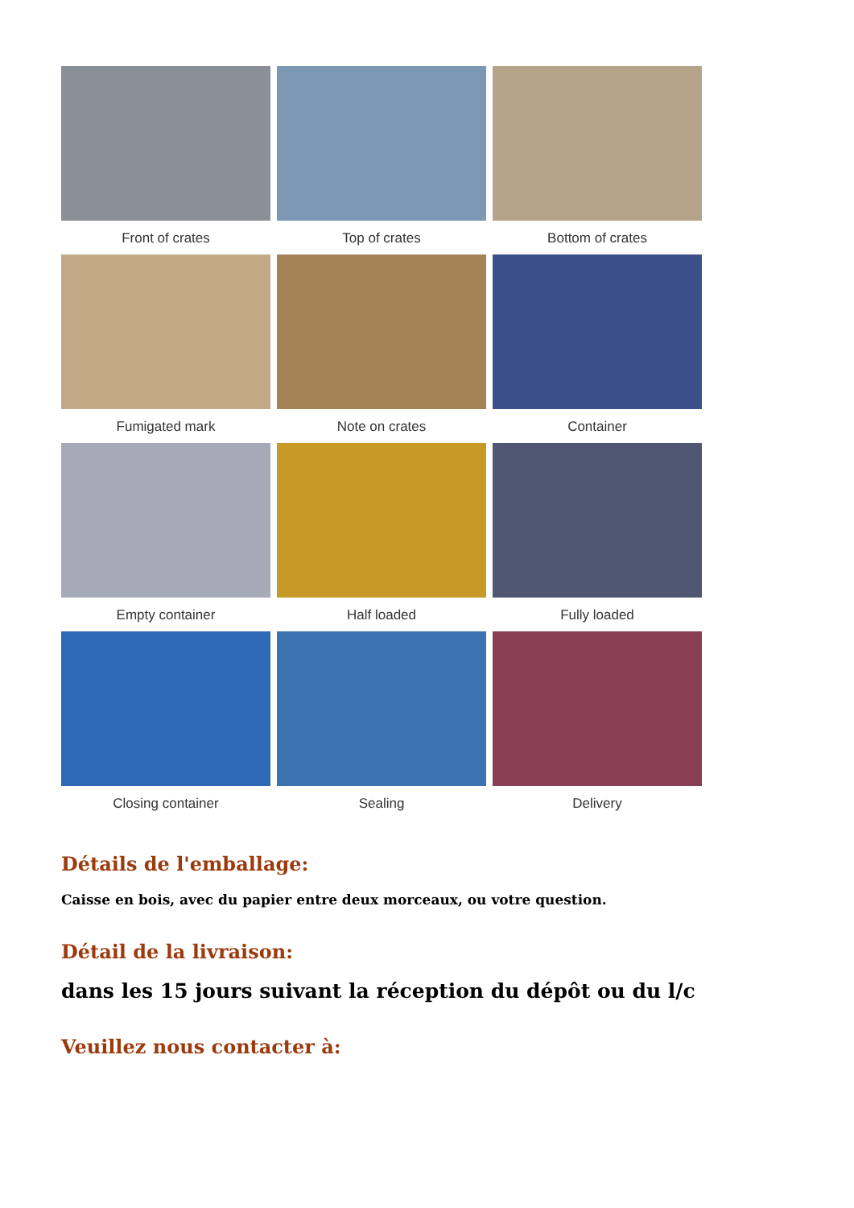Front of crates
Top of crates
Bottom of crates
Fumigated mark
Note on crates
Container
Empty container
Half loaded
Fully loaded
Closing container
Sealing
Delivery
Détails de l'emballage:
Caisse en bois, avec du papier entre deux morceaux, ou votre question.
Détail de la livraison:
dans les 15 jours suivant la réception du dépôt ou du l/c
Veuillez nous contacter à: